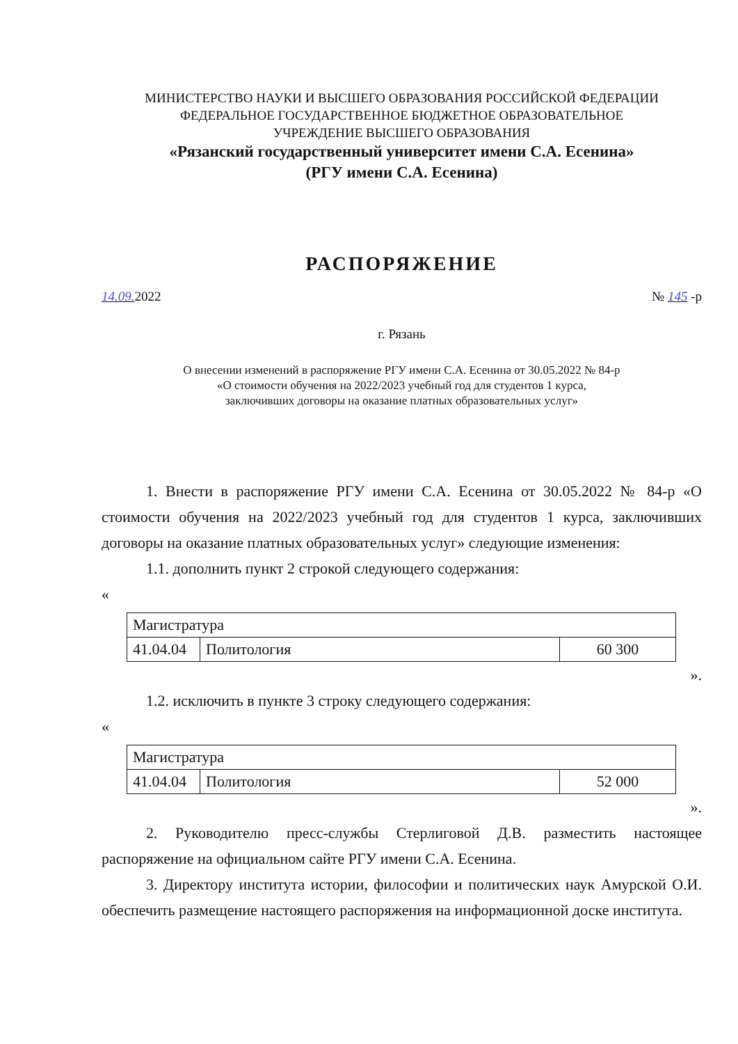МИНИСТЕРСТВО НАУКИ И ВЫСШЕГО ОБРАЗОВАНИЯ РОССИЙСКОЙ ФЕДЕРАЦИИ
ФЕДЕРАЛЬНОЕ ГОСУДАРСТВЕННОЕ БЮДЖЕТНОЕ ОБРАЗОВАТЕЛЬНОЕ
УЧРЕЖДЕНИЕ ВЫСШЕГО ОБРАЗОВАНИЯ
«Рязанский государственный университет имени С.А. Есенина»
(РГУ имени С.А. Есенина)
РАСПОРЯЖЕНИЕ
14.09. 2022 № 145 -р
г. Рязань
О внесении изменений в распоряжение РГУ имени С.А. Есенина от 30.05.2022 № 84-р
«О стоимости обучения на 2022/2023 учебный год для студентов 1 курса,
заключивших договоры на оказание платных образовательных услуг»
1. Внести в распоряжение РГУ имени С.А. Есенина от 30.05.2022 № 84-р «О стоимости обучения на 2022/2023 учебный год для студентов 1 курса, заключивших договоры на оказание платных образовательных услуг» следующие изменения:
1.1. дополнить пункт 2 строкой следующего содержания:
«
| Магистратура | | |
| 41.04.04 | Политология | 60 300 |
».
1.2. исключить в пункте 3 строку следующего содержания:
«
| Магистратура | | |
| 41.04.04 | Политология | 52 000 |
».
2. Руководителю пресс-службы Стерлиговой Д.В. разместить настоящее распоряжение на официальном сайте РГУ имени С.А. Есенина.
3. Директору института истории, философии и политических наук Амурской О.И. обеспечить размещение настоящего распоряжения на информационной доске института.